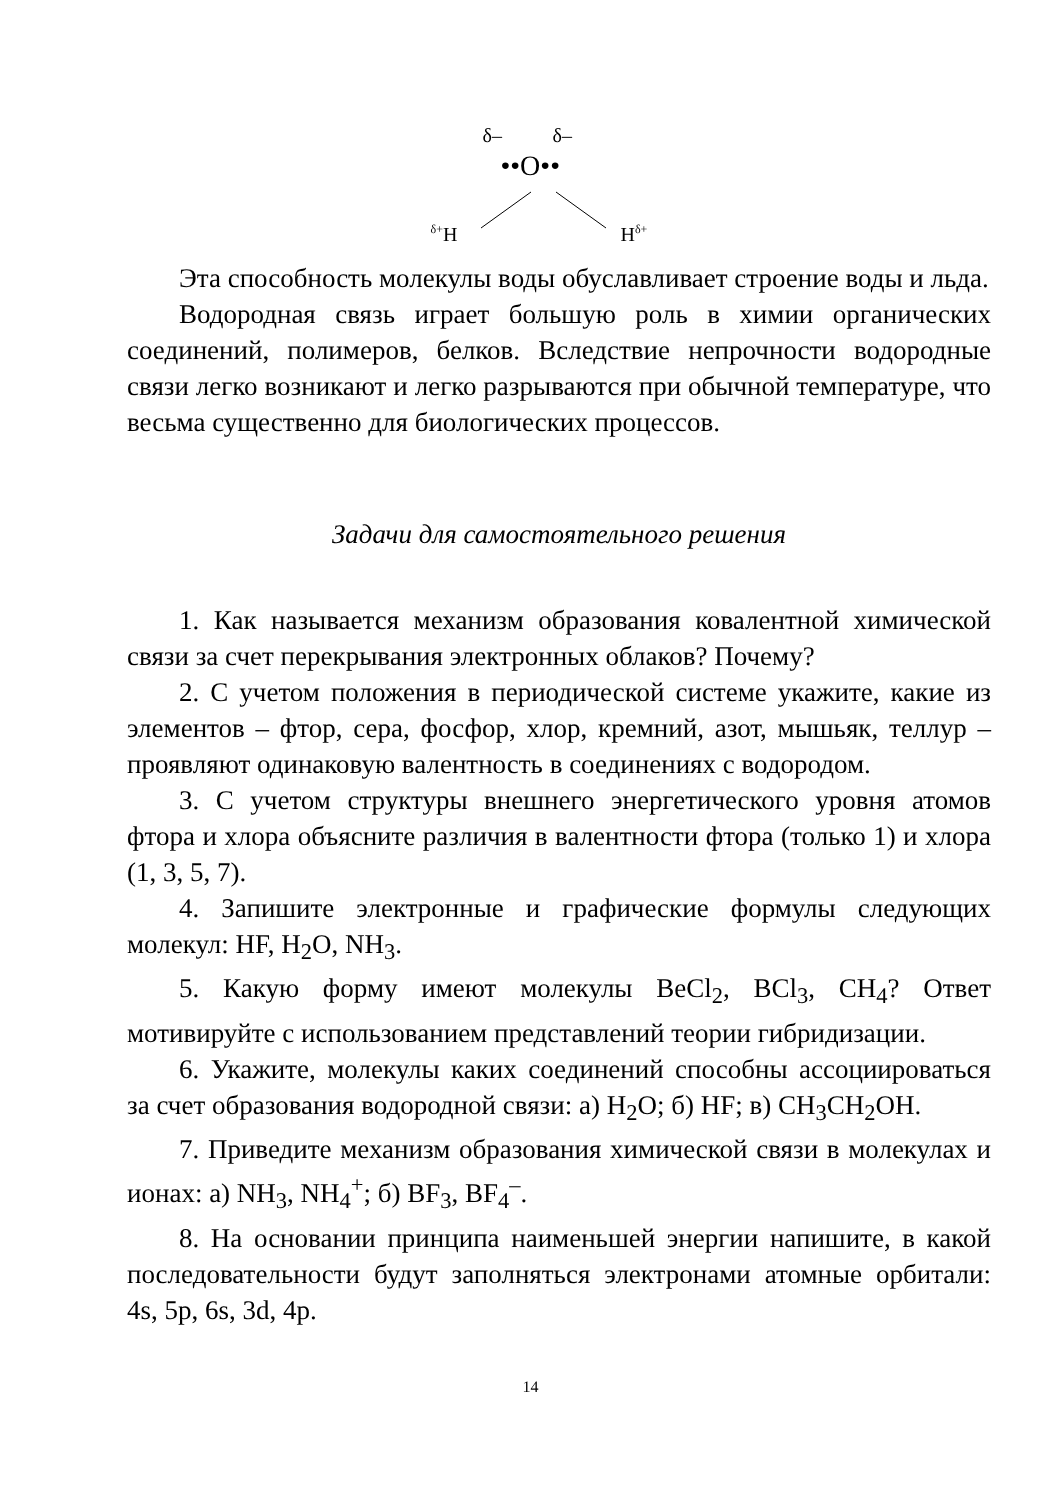δ– δ–
••O••
<sup>δ+</sup>H H<sup>δ+</sup>
Эта способность молекулы воды обуславливает строение воды и льда.
Водородная связь играет большую роль в химии органических соединений, полимеров, белков. Вследствие непрочности водородные связи легко возникают и легко разрываются при обычной температуре, что весьма существенно для биологических процессов.
Задачи для самостоятельного решения
1. Как называется механизм образования ковалентной химической связи за счет перекрывания электронных облаков? Почему?
2. С учетом положения в периодической системе укажите, какие из элементов – фтор, сера, фосфор, хлор, кремний, азот, мышьяк, теллур – проявляют одинаковую валентность в соединениях с водородом.
3. С учетом структуры внешнего энергетического уровня атомов фтора и хлора объясните различия в валентности фтора (только 1) и хлора (1, 3, 5, 7).
4. Запишите электронные и графические формулы следующих молекул: HF, H<sub>2</sub>O, NH<sub>3</sub>.
5. Какую форму имеют молекулы BeCl<sub>2</sub>, BCl<sub>3</sub>, CH<sub>4</sub>? Ответ мотивируйте с использованием представлений теории гибридизации.
6. Укажите, молекулы каких соединений способны ассоциироваться за счет образования водородной связи: а) H<sub>2</sub>O; б) HF; в) CH<sub>3</sub>CH<sub>2</sub>OH.
7. Приведите механизм образования химической связи в молекулах и ионах: а) NH<sub>3</sub>, NH<sub>4</sub><sup>+</sup>; б) BF<sub>3</sub>, BF<sub>4</sub><sup>–</sup>.
8. На основании принципа наименьшей энергии напишите, в какой последовательности будут заполняться электронами атомные орбитали: 4s, 5p, 6s, 3d, 4p.
14